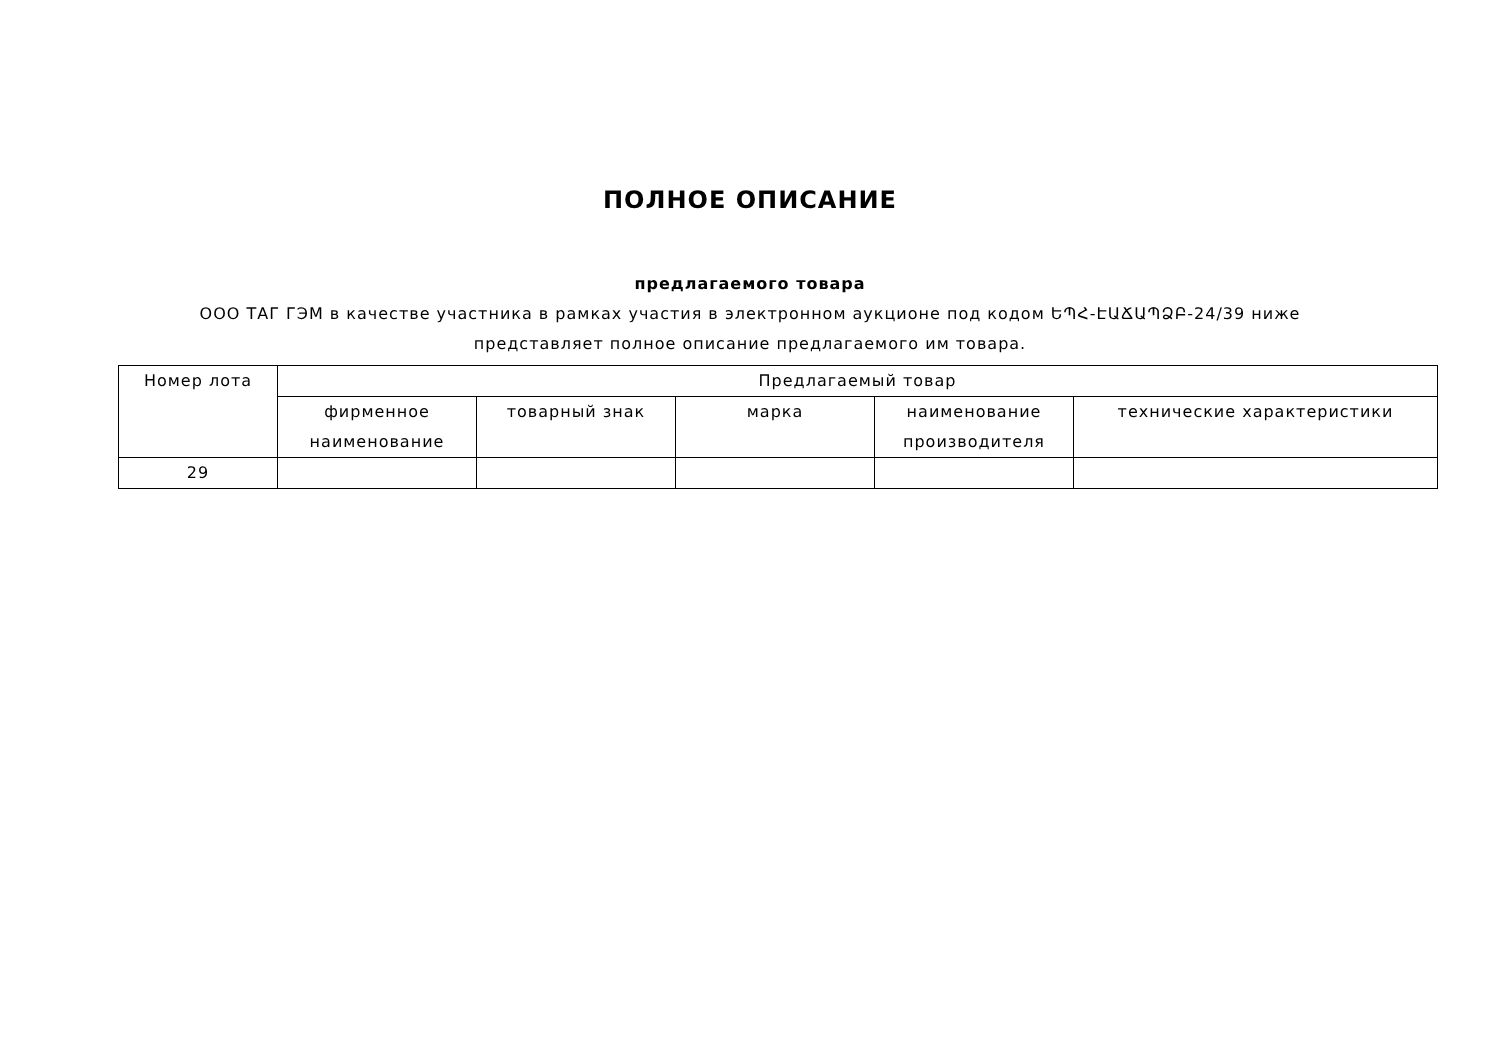ПОЛНОЕ ОПИСАНИЕ
предлагаемого товара
ООО ТАГ ГЭМ в качестве участника в рамках участия в электронном аукционе под кодом ԵՊՀ-ԷԱՃԱՊՁԲ-24/39 ниже представляет полное описание предлагаемого им товара.
| Номер лота | Предлагаемый товар | | | | |
| --- | --- | --- | --- | --- | --- |
| | фирменное наименование | товарный знак | марка | наименование производителя | технические характеристики |
| 29 | | | | | |